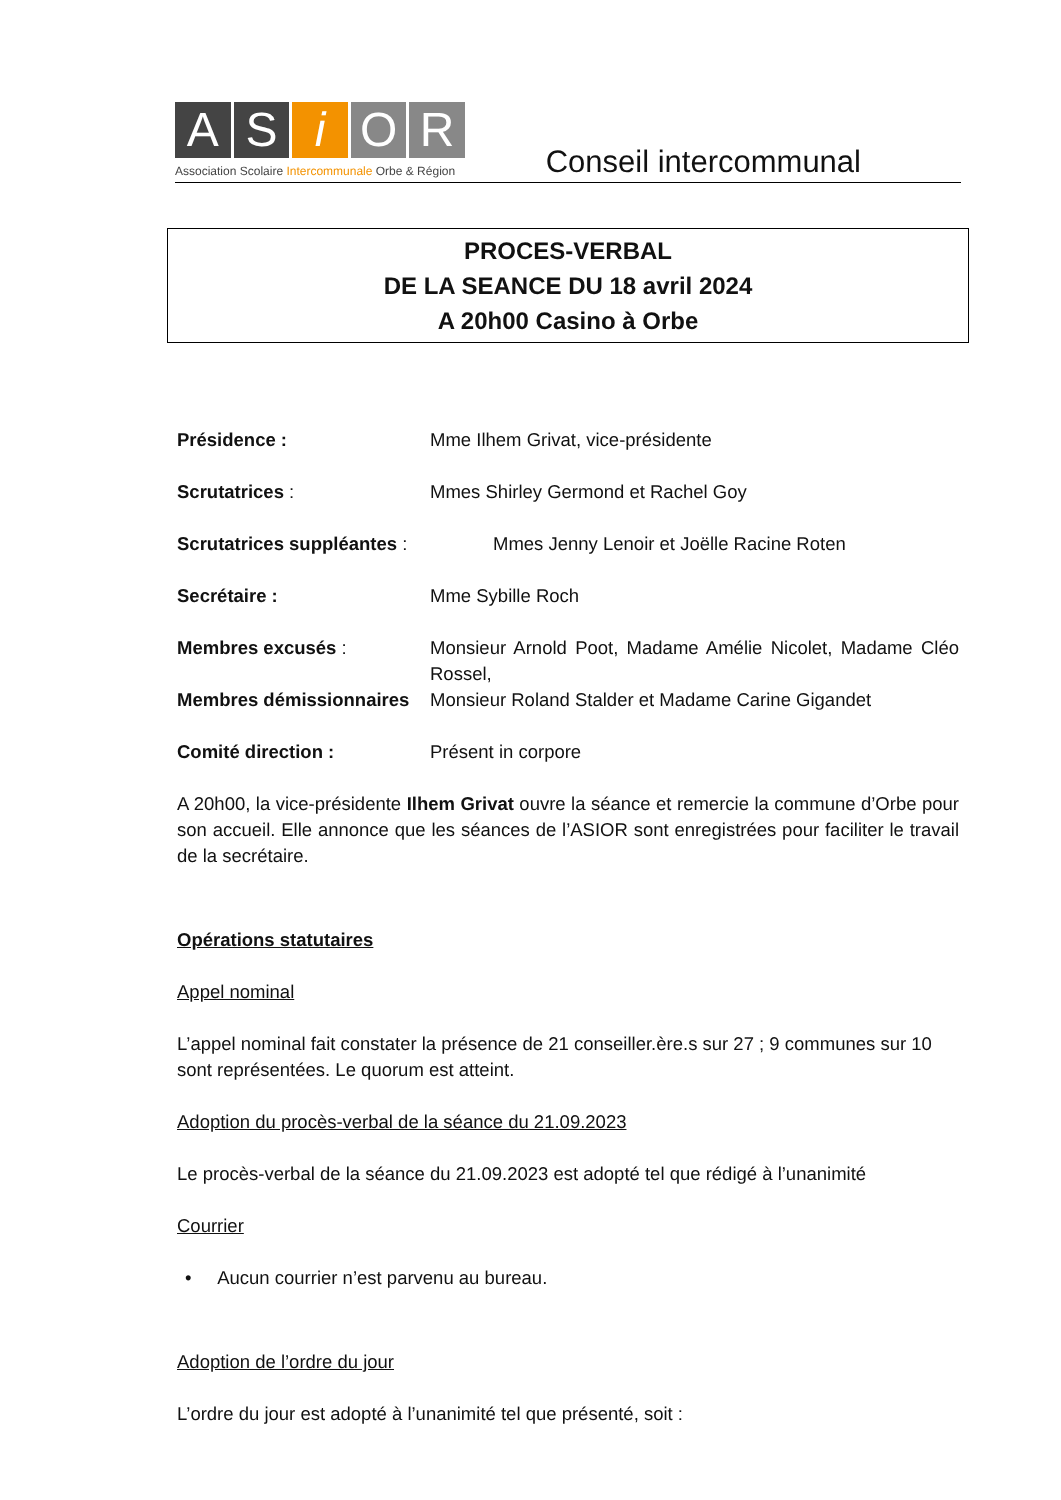A S i O R
Association Scolaire Intercommunale Orbe & Région
Conseil intercommunal
PROCES-VERBAL
DE LA SEANCE DU 18 avril 2024
A 20h00 Casino à Orbe
Présidence : Mme Ilhem Grivat, vice-présidente
Scrutatrices : Mmes Shirley Germond et Rachel Goy
Scrutatrices suppléantes :
Mmes Jenny Lenoir et Joëlle Racine Roten
Secrétaire : Mme Sybille Roch
Membres excusés : Monsieur Arnold Poot, Madame Amélie Nicolet, Madame Cléo Rossel,
Membres démissionnaires
Monsieur Roland Stalder et Madame Carine Gigandet
Comité direction : Présent in corpore
A 20h00, la vice-présidente Ilhem Grivat ouvre la séance et remercie la commune d’Orbe pour son accueil. Elle annonce que les séances de l’ASIOR sont enregistrées pour faciliter le travail de la secrétaire.
Opérations statutaires
Appel nominal
L’appel nominal fait constater la présence de 21 conseiller.ère.s sur 27 ; 9 communes sur 10 sont représentées. Le quorum est atteint.
Adoption du procès-verbal de la séance du 21.09.2023
Le procès-verbal de la séance du 21.09.2023 est adopté tel que rédigé à l’unanimité
Courrier
• Aucun courrier n’est parvenu au bureau.
Adoption de l’ordre du jour
L’ordre du jour est adopté à l’unanimité tel que présenté, soit :